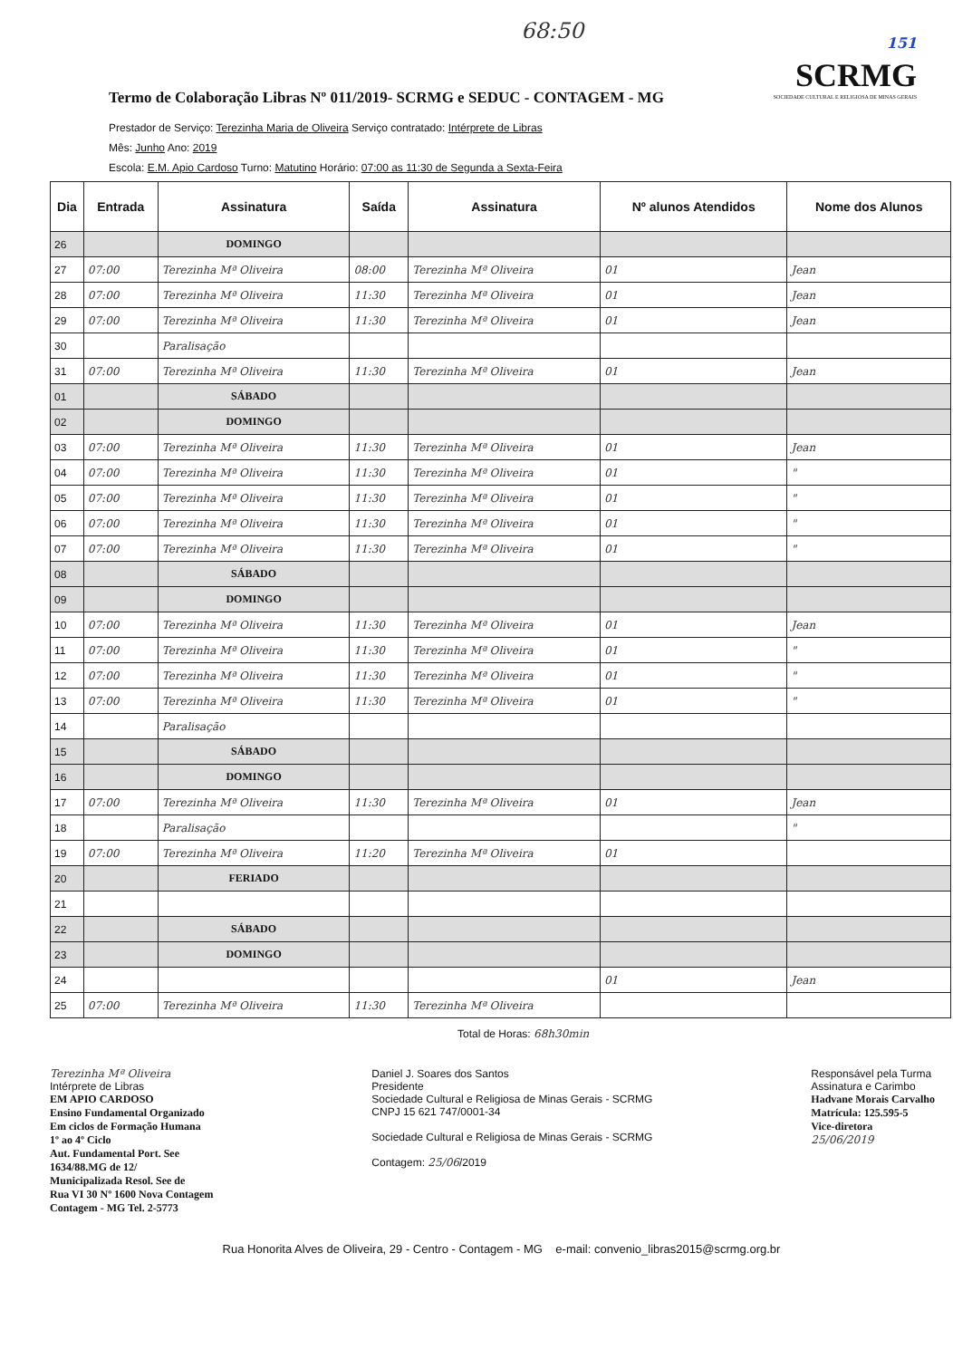68:50
Termo de Colaboração Libras Nº 011/2019- SCRMG e SEDUC - CONTAGEM - MG
151
SCRMG
SOCIEDADE CULTURAL E RELIGIOSA DE MINAS GERAIS
Prestador de Serviço: Terezinha Maria de Oliveira Serviço contratado: Intérprete de Libras
Mês: Junho Ano: 2019
Escola: E.M. Apio Cardoso Turno: Matutino Horário: 07:00 as 11:30 de Segunda a Sexta-Feira
| Dia | Entrada | Assinatura | Saída | Assinatura | Nº alunos Atendidos | Nome dos Alunos |
| --- | --- | --- | --- | --- | --- | --- |
| 26 | | DOMINGO | | | | |
| 27 | 07:00 | Terezinha Mª Oliveira | 08:00 | Terezinha Mª Oliveira | 01 | Jean |
| 28 | 07:00 | Terezinha Mª Oliveira | 11:30 | Terezinha Mª Oliveira | 01 | Jean |
| 29 | 07:00 | Terezinha Mª Oliveira | 11:30 | Terezinha Mª Oliveira | 01 | Jean |
| 30 | | Paralisação | | | | |
| 31 | 07:00 | Terezinha Mª Oliveira | 11:30 | Terezinha Mª Oliveira | 01 | Jean |
| 01 | | SÁBADO | | | | |
| 02 | | DOMINGO | | | | |
| 03 | 07:00 | Terezinha Mª Oliveira | 11:30 | Terezinha Mª Oliveira | 01 | Jean |
| 04 | 07:00 | Terezinha Mª Oliveira | 11:30 | Terezinha Mª Oliveira | 01 | " |
| 05 | 07:00 | Terezinha Mª Oliveira | 11:30 | Terezinha Mª Oliveira | 01 | " |
| 06 | 07:00 | Terezinha Mª Oliveira | 11:30 | Terezinha Mª Oliveira | 01 | " |
| 07 | 07:00 | Terezinha Mª Oliveira | 11:30 | Terezinha Mª Oliveira | 01 | " |
| 08 | | SÁBADO | | | | |
| 09 | | DOMINGO | | | | |
| 10 | 07:00 | Terezinha Mª Oliveira | 11:30 | Terezinha Mª Oliveira | 01 | Jean |
| 11 | 07:00 | Terezinha Mª Oliveira | 11:30 | Terezinha Mª Oliveira | 01 | " |
| 12 | 07:00 | Terezinha Mª Oliveira | 11:30 | Terezinha Mª Oliveira | 01 | " |
| 13 | 07:00 | Terezinha Mª Oliveira | 11:30 | Terezinha Mª Oliveira | 01 | " |
| 14 | | Paralisação | | | | |
| 15 | | SÁBADO | | | | |
| 16 | | DOMINGO | | | | |
| 17 | 07:00 | Terezinha Mª Oliveira | 11:30 | Terezinha Mª Oliveira | 01 | Jean |
| 18 | | Paralisação | | | | " |
| 19 | 07:00 | Terezinha Mª Oliveira | 11:20 | Terezinha Mª Oliveira | 01 | |
| 20 | | FERIADO | | | | |
| 21 | | | | | | |
| 22 | | SÁBADO | | | | |
| 23 | | DOMINGO | | | | |
| 24 | | | | | 01 | Jean |
| 25 | 07:00 | Terezinha Mª Oliveira | 11:30 | Terezinha Mª Oliveira | | |
Total de Horas: 68h30min
Terezinha Mª Oliveira
Intérprete de Libras
EM APIO CARDOSO
Ensino Fundamental Organizado
Em ciclos de Formação Humana
1º ao 4º Ciclo
Aut. Fundamental Port. See
1634/88.MG de 12/
Municipalizada Resol. See de
Rua VI 30 Nº 1600 Nova Contagem
Contagem - MG Tel. 2-5773
Daniel J. Soares dos Santos
Presidente
Sociedade Cultural e Religiosa de Minas Gerais - SCRMG
CNPJ 15 621 747/0001-34
Sociedade Cultural e Religiosa de Minas Gerais - SCRMG
Contagem: 25/06/2019
Responsável pela Turma
Assinatura e Carimbo
Hadvane Morais Carvalho
Matrícula: 125.595-5
Vice-diretora
25/06/2019
Rua Honorita Alves de Oliveira, 29 - Centro - Contagem - MG e-mail: convenio_libras2015@scrmg.org.br